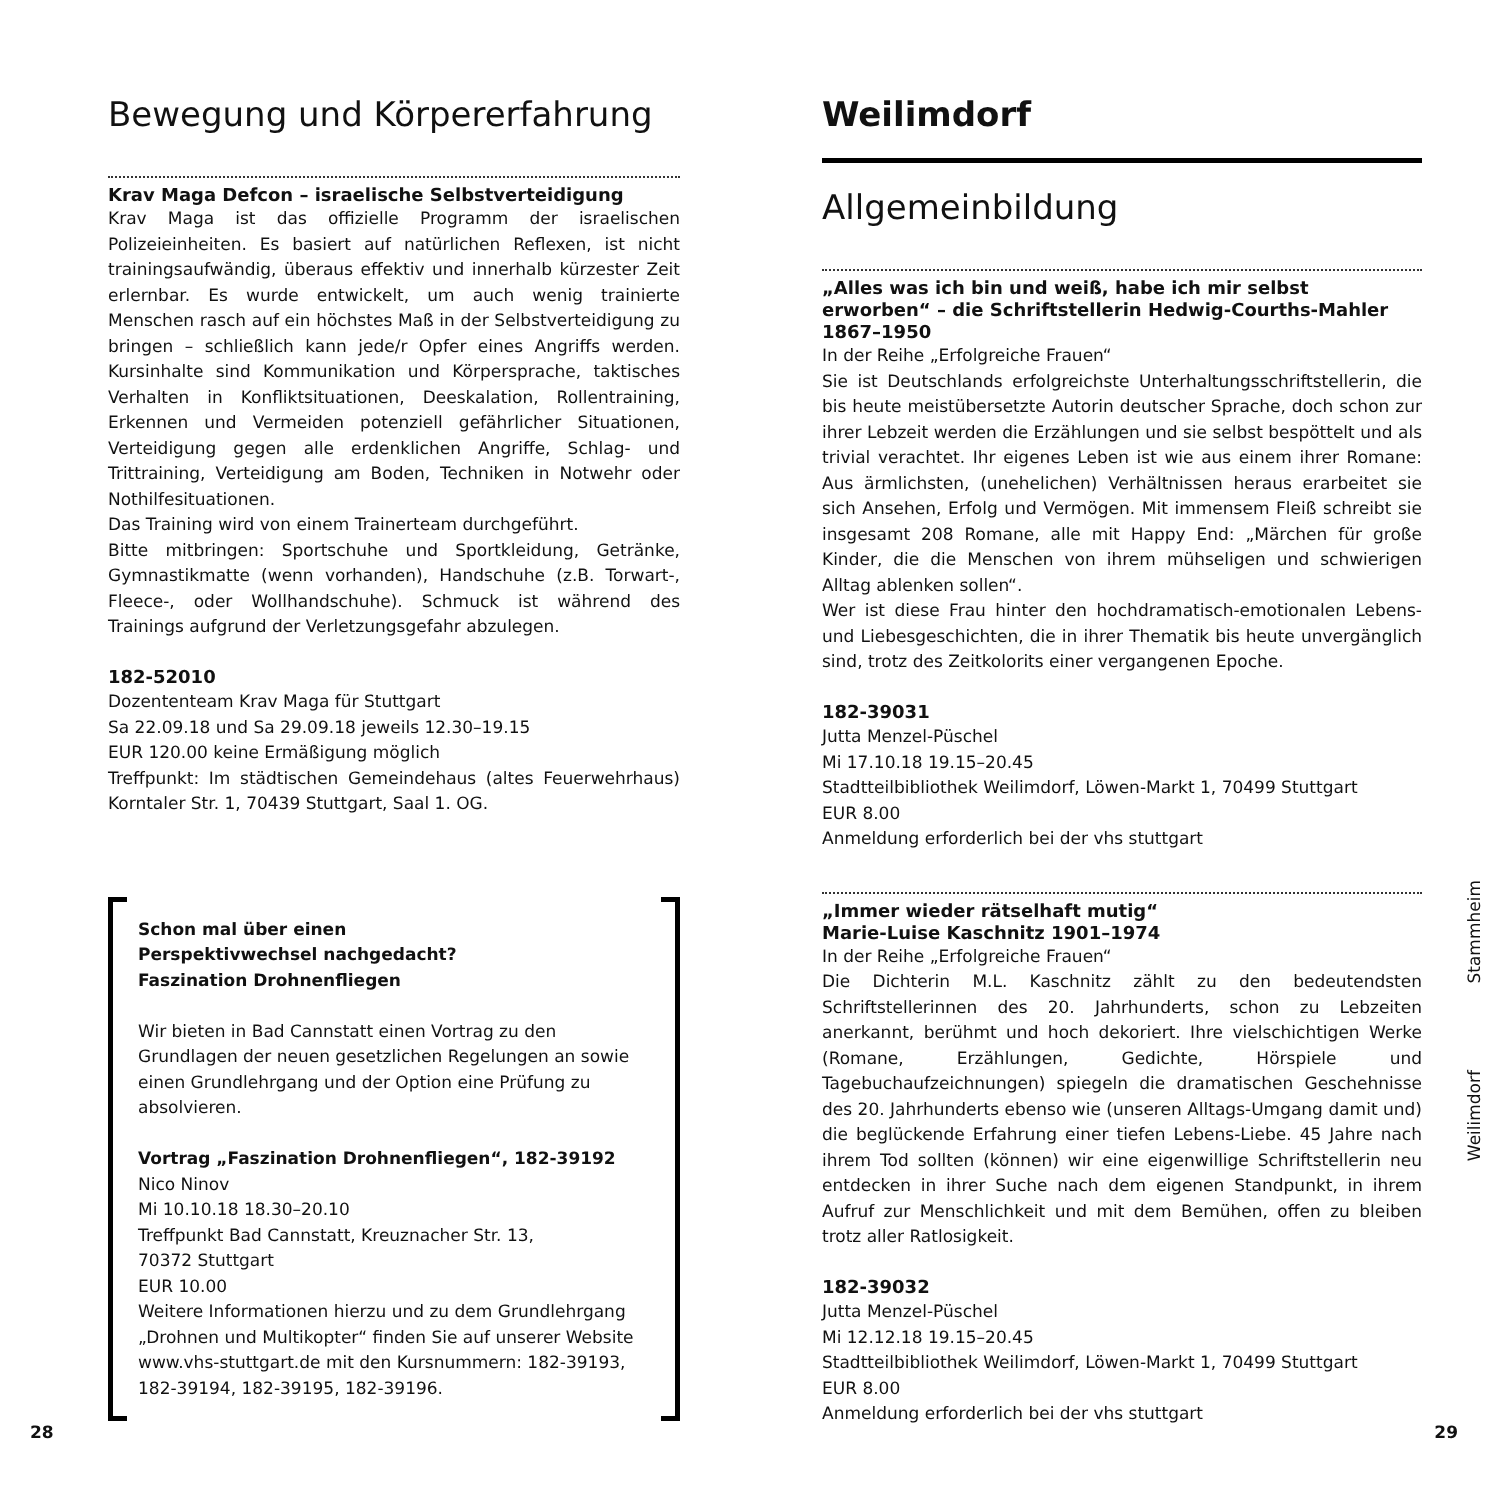Bewegung und Körpererfahrung
Krav Maga Defcon – israelische Selbstverteidigung
Krav Maga ist das offizielle Programm der israelischen Polizeieinheiten. Es basiert auf natürlichen Reflexen, ist nicht trainingsaufwändig, überaus effektiv und innerhalb kürzester Zeit erlernbar. Es wurde entwickelt, um auch wenig trainierte Menschen rasch auf ein höchstes Maß in der Selbstverteidigung zu bringen – schließlich kann jede/r Opfer eines Angriffs werden. Kursinhalte sind Kommunikation und Körpersprache, taktisches Verhalten in Konfliktsituationen, Deeskalation, Rollentraining, Erkennen und Vermeiden potenziell gefährlicher Situationen, Verteidigung gegen alle erdenklichen Angriffe, Schlag- und Trittraining, Verteidigung am Boden, Techniken in Notwehr oder Nothilfesituationen.
Das Training wird von einem Trainerteam durchgeführt.
Bitte mitbringen: Sportschuhe und Sportkleidung, Getränke, Gymnastikmatte (wenn vorhanden), Handschuhe (z.B. Torwart-, Fleece-, oder Wollhandschuhe). Schmuck ist während des Trainings aufgrund der Verletzungsgefahr abzulegen.
182-52010
Dozententeam Krav Maga für Stuttgart
Sa 22.09.18 und Sa 29.09.18 jeweils 12.30–19.15
EUR 120.00 keine Ermäßigung möglich
Treffpunkt: Im städtischen Gemeindehaus (altes Feuerwehrhaus) Korntaler Str. 1, 70439 Stuttgart, Saal 1. OG.
Schon mal über einen
Perspektivwechsel nachgedacht?
Faszination Drohnenfliegen
Wir bieten in Bad Cannstatt einen Vortrag zu den Grundlagen der neuen gesetzlichen Regelungen an sowie einen Grundlehrgang und der Option eine Prüfung zu absolvieren.
Vortrag „Faszination Drohnenfliegen“, 182-39192
Nico Ninov
Mi 10.10.18 18.30–20.10
Treffpunkt Bad Cannstatt, Kreuznacher Str. 13,
70372 Stuttgart
EUR 10.00
Weitere Informationen hierzu und zu dem Grundlehrgang „Drohnen und Multikopter“ finden Sie auf unserer Website www.vhs-stuttgart.de mit den Kursnummern: 182-39193, 182-39194, 182-39195, 182-39196.
Weilimdorf
Allgemeinbildung
„Alles was ich bin und weiß, habe ich mir selbst erworben“ – die Schriftstellerin Hedwig-Courths-Mahler 1867–1950
In der Reihe „Erfolgreiche Frauen“
Sie ist Deutschlands erfolgreichste Unterhaltungsschriftstellerin, die bis heute meistübersetzte Autorin deutscher Sprache, doch schon zur ihrer Lebzeit werden die Erzählungen und sie selbst bespöttelt und als trivial verachtet. Ihr eigenes Leben ist wie aus einem ihrer Romane: Aus ärmlichsten, (unehelichen) Verhältnissen heraus erarbeitet sie sich Ansehen, Erfolg und Vermögen. Mit immensem Fleiß schreibt sie insgesamt 208 Romane, alle mit Happy End: „Märchen für große Kinder, die die Menschen von ihrem mühseligen und schwierigen Alltag ablenken sollen“.
Wer ist diese Frau hinter den hochdramatisch-emotionalen Lebens- und Liebesgeschichten, die in ihrer Thematik bis heute unvergänglich sind, trotz des Zeitkolorits einer vergangenen Epoche.
182-39031
Jutta Menzel-Püschel
Mi 17.10.18 19.15–20.45
Stadtteilbibliothek Weilimdorf, Löwen-Markt 1, 70499 Stuttgart
EUR 8.00
Anmeldung erforderlich bei der vhs stuttgart
„Immer wieder rätselhaft mutig“
Marie-Luise Kaschnitz 1901–1974
In der Reihe „Erfolgreiche Frauen“
Die Dichterin M.L. Kaschnitz zählt zu den bedeutendsten Schriftstellerinnen des 20. Jahrhunderts, schon zu Lebzeiten anerkannt, berühmt und hoch dekoriert. Ihre vielschichtigen Werke (Romane, Erzählungen, Gedichte, Hörspiele und Tagebuchaufzeichnungen) spiegeln die dramatischen Geschehnisse des 20. Jahrhunderts ebenso wie (unseren Alltags-Umgang damit und) die beglückende Erfahrung einer tiefen Lebens-Liebe. 45 Jahre nach ihrem Tod sollten (können) wir eine eigenwillige Schriftstellerin neu entdecken in ihrer Suche nach dem eigenen Standpunkt, in ihrem Aufruf zur Menschlichkeit und mit dem Bemühen, offen zu bleiben trotz aller Ratlosigkeit.
182-39032
Jutta Menzel-Püschel
Mi 12.12.18 19.15–20.45
Stadtteilbibliothek Weilimdorf, Löwen-Markt 1, 70499 Stuttgart
EUR 8.00
Anmeldung erforderlich bei der vhs stuttgart
Stammheim
Weilimdorf
28 29